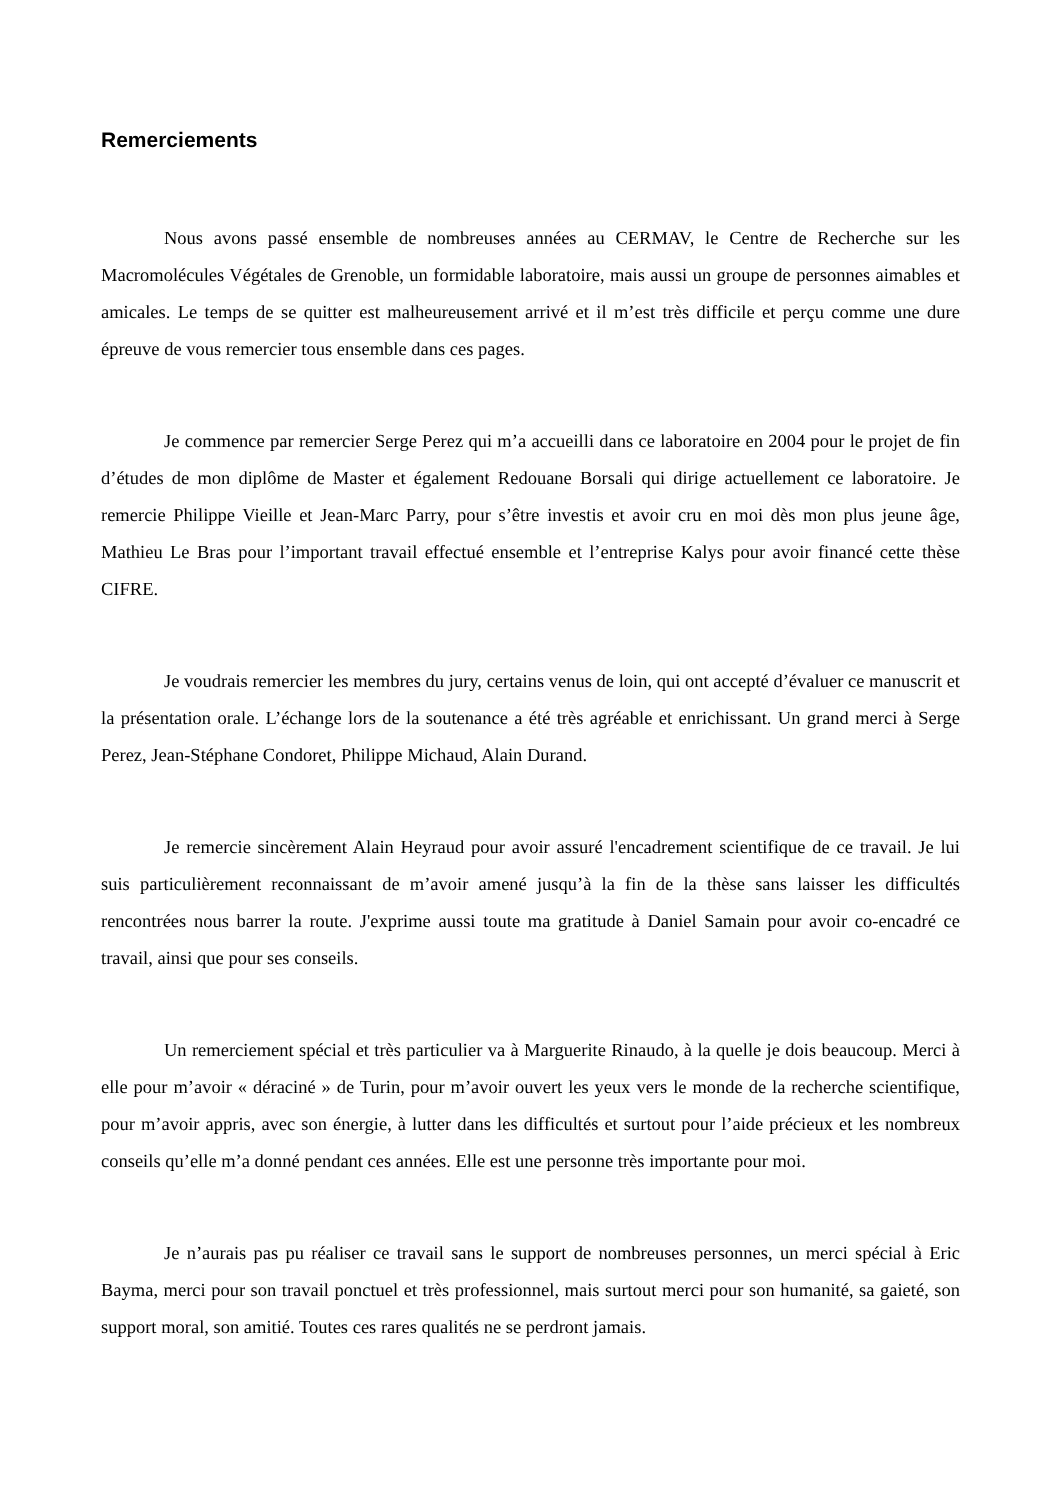Remerciements
Nous avons passé ensemble de nombreuses années au CERMAV, le Centre de Recherche sur les Macromolécules Végétales de Grenoble, un formidable laboratoire, mais aussi un groupe de personnes aimables et amicales. Le temps de se quitter est malheureusement arrivé et il m’est très difficile et perçu comme une dure épreuve de vous remercier tous ensemble dans ces pages.
Je commence par remercier Serge Perez qui m’a accueilli dans ce laboratoire en 2004 pour le projet de fin d’études de mon diplôme de Master et également Redouane Borsali qui dirige actuellement ce laboratoire. Je remercie Philippe Vieille et Jean-Marc Parry, pour s’être investis et avoir cru en moi dès mon plus jeune âge, Mathieu Le Bras pour l’important travail effectué ensemble et l’entreprise Kalys pour avoir financé cette thèse CIFRE.
Je voudrais remercier les membres du jury, certains venus de loin, qui ont accepté d’évaluer ce manuscrit et la présentation orale. L’échange lors de la soutenance a été très agréable et enrichissant. Un grand merci à Serge Perez, Jean-Stéphane Condoret, Philippe Michaud, Alain Durand.
Je remercie sincèrement Alain Heyraud pour avoir assuré l'encadrement scientifique de ce travail. Je lui suis particulièrement reconnaissant de m’avoir amené jusqu’à la fin de la thèse sans laisser les difficultés rencontrées nous barrer la route. J'exprime aussi toute ma gratitude à Daniel Samain pour avoir co-encadré ce travail, ainsi que pour ses conseils.
Un remerciement spécial et très particulier va à Marguerite Rinaudo, à la quelle je dois beaucoup. Merci à elle pour m’avoir « déraciné » de Turin, pour m’avoir ouvert les yeux vers le monde de la recherche scientifique, pour m’avoir appris, avec son énergie, à lutter dans les difficultés et surtout pour l’aide précieux et les nombreux conseils qu’elle m’a donné pendant ces années. Elle est une personne très importante pour moi.
Je n’aurais pas pu réaliser ce travail sans le support de nombreuses personnes, un merci spécial à Eric Bayma, merci pour son travail ponctuel et très professionnel, mais surtout merci pour son humanité, sa gaieté, son support moral, son amitié. Toutes ces rares qualités ne se perdront jamais.